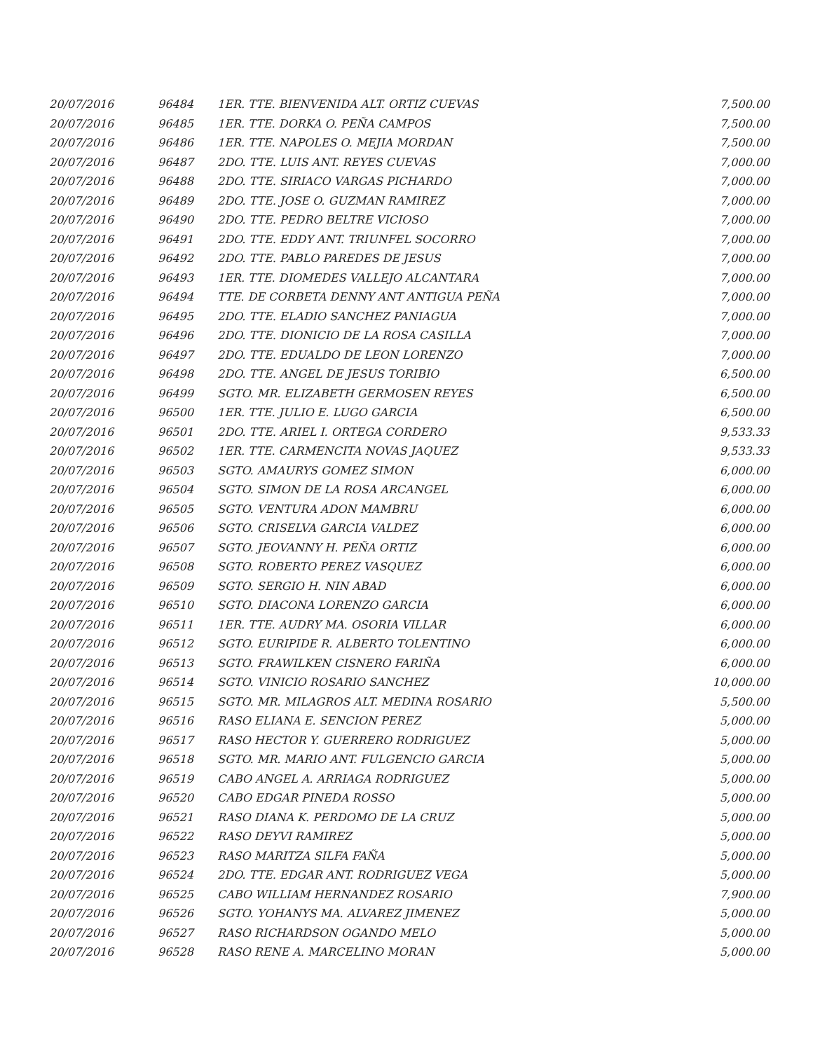| 20/07/2016 | 96484 | 1ER. TTE. BIENVENIDA ALT. ORTIZ CUEVAS | 7,500.00 |
| 20/07/2016 | 96485 | 1ER. TTE. DORKA O. PEÑA CAMPOS | 7,500.00 |
| 20/07/2016 | 96486 | 1ER. TTE. NAPOLES O. MEJIA MORDAN | 7,500.00 |
| 20/07/2016 | 96487 | 2DO. TTE. LUIS ANT. REYES CUEVAS | 7,000.00 |
| 20/07/2016 | 96488 | 2DO. TTE. SIRIACO VARGAS PICHARDO | 7,000.00 |
| 20/07/2016 | 96489 | 2DO. TTE. JOSE O. GUZMAN RAMIREZ | 7,000.00 |
| 20/07/2016 | 96490 | 2DO. TTE. PEDRO BELTRE VICIOSO | 7,000.00 |
| 20/07/2016 | 96491 | 2DO. TTE. EDDY ANT. TRIUNFEL SOCORRO | 7,000.00 |
| 20/07/2016 | 96492 | 2DO. TTE. PABLO PAREDES DE JESUS | 7,000.00 |
| 20/07/2016 | 96493 | 1ER. TTE. DIOMEDES VALLEJO ALCANTARA | 7,000.00 |
| 20/07/2016 | 96494 | TTE. DE CORBETA DENNY ANT ANTIGUA PEÑA | 7,000.00 |
| 20/07/2016 | 96495 | 2DO. TTE. ELADIO SANCHEZ PANIAGUA | 7,000.00 |
| 20/07/2016 | 96496 | 2DO. TTE. DIONICIO DE LA ROSA CASILLA | 7,000.00 |
| 20/07/2016 | 96497 | 2DO. TTE. EDUALDO DE LEON LORENZO | 7,000.00 |
| 20/07/2016 | 96498 | 2DO. TTE. ANGEL DE JESUS TORIBIO | 6,500.00 |
| 20/07/2016 | 96499 | SGTO. MR. ELIZABETH GERMOSEN REYES | 6,500.00 |
| 20/07/2016 | 96500 | 1ER. TTE. JULIO E. LUGO GARCIA | 6,500.00 |
| 20/07/2016 | 96501 | 2DO. TTE. ARIEL I. ORTEGA CORDERO | 9,533.33 |
| 20/07/2016 | 96502 | 1ER. TTE. CARMENCITA NOVAS JAQUEZ | 9,533.33 |
| 20/07/2016 | 96503 | SGTO. AMAURYS GOMEZ SIMON | 6,000.00 |
| 20/07/2016 | 96504 | SGTO. SIMON DE LA ROSA ARCANGEL | 6,000.00 |
| 20/07/2016 | 96505 | SGTO. VENTURA ADON MAMBRU | 6,000.00 |
| 20/07/2016 | 96506 | SGTO. CRISELVA GARCIA VALDEZ | 6,000.00 |
| 20/07/2016 | 96507 | SGTO. JEOVANNY H. PEÑA ORTIZ | 6,000.00 |
| 20/07/2016 | 96508 | SGTO. ROBERTO PEREZ VASQUEZ | 6,000.00 |
| 20/07/2016 | 96509 | SGTO. SERGIO H. NIN ABAD | 6,000.00 |
| 20/07/2016 | 96510 | SGTO. DIACONA LORENZO GARCIA | 6,000.00 |
| 20/07/2016 | 96511 | 1ER. TTE. AUDRY MA. OSORIA VILLAR | 6,000.00 |
| 20/07/2016 | 96512 | SGTO. EURIPIDE R. ALBERTO TOLENTINO | 6,000.00 |
| 20/07/2016 | 96513 | SGTO. FRAWILKEN CISNERO FARIÑA | 6,000.00 |
| 20/07/2016 | 96514 | SGTO. VINICIO ROSARIO SANCHEZ | 10,000.00 |
| 20/07/2016 | 96515 | SGTO. MR. MILAGROS ALT. MEDINA ROSARIO | 5,500.00 |
| 20/07/2016 | 96516 | RASO ELIANA E. SENCION PEREZ | 5,000.00 |
| 20/07/2016 | 96517 | RASO HECTOR Y. GUERRERO RODRIGUEZ | 5,000.00 |
| 20/07/2016 | 96518 | SGTO. MR. MARIO ANT. FULGENCIO GARCIA | 5,000.00 |
| 20/07/2016 | 96519 | CABO ANGEL A. ARRIAGA RODRIGUEZ | 5,000.00 |
| 20/07/2016 | 96520 | CABO EDGAR PINEDA ROSSO | 5,000.00 |
| 20/07/2016 | 96521 | RASO DIANA K. PERDOMO DE LA CRUZ | 5,000.00 |
| 20/07/2016 | 96522 | RASO DEYVI RAMIREZ | 5,000.00 |
| 20/07/2016 | 96523 | RASO MARITZA SILFA FAÑA | 5,000.00 |
| 20/07/2016 | 96524 | 2DO. TTE. EDGAR ANT. RODRIGUEZ VEGA | 5,000.00 |
| 20/07/2016 | 96525 | CABO WILLIAM HERNANDEZ ROSARIO | 7,900.00 |
| 20/07/2016 | 96526 | SGTO. YOHANYS MA. ALVAREZ JIMENEZ | 5,000.00 |
| 20/07/2016 | 96527 | RASO RICHARDSON OGANDO MELO | 5,000.00 |
| 20/07/2016 | 96528 | RASO RENE A. MARCELINO MORAN | 5,000.00 |